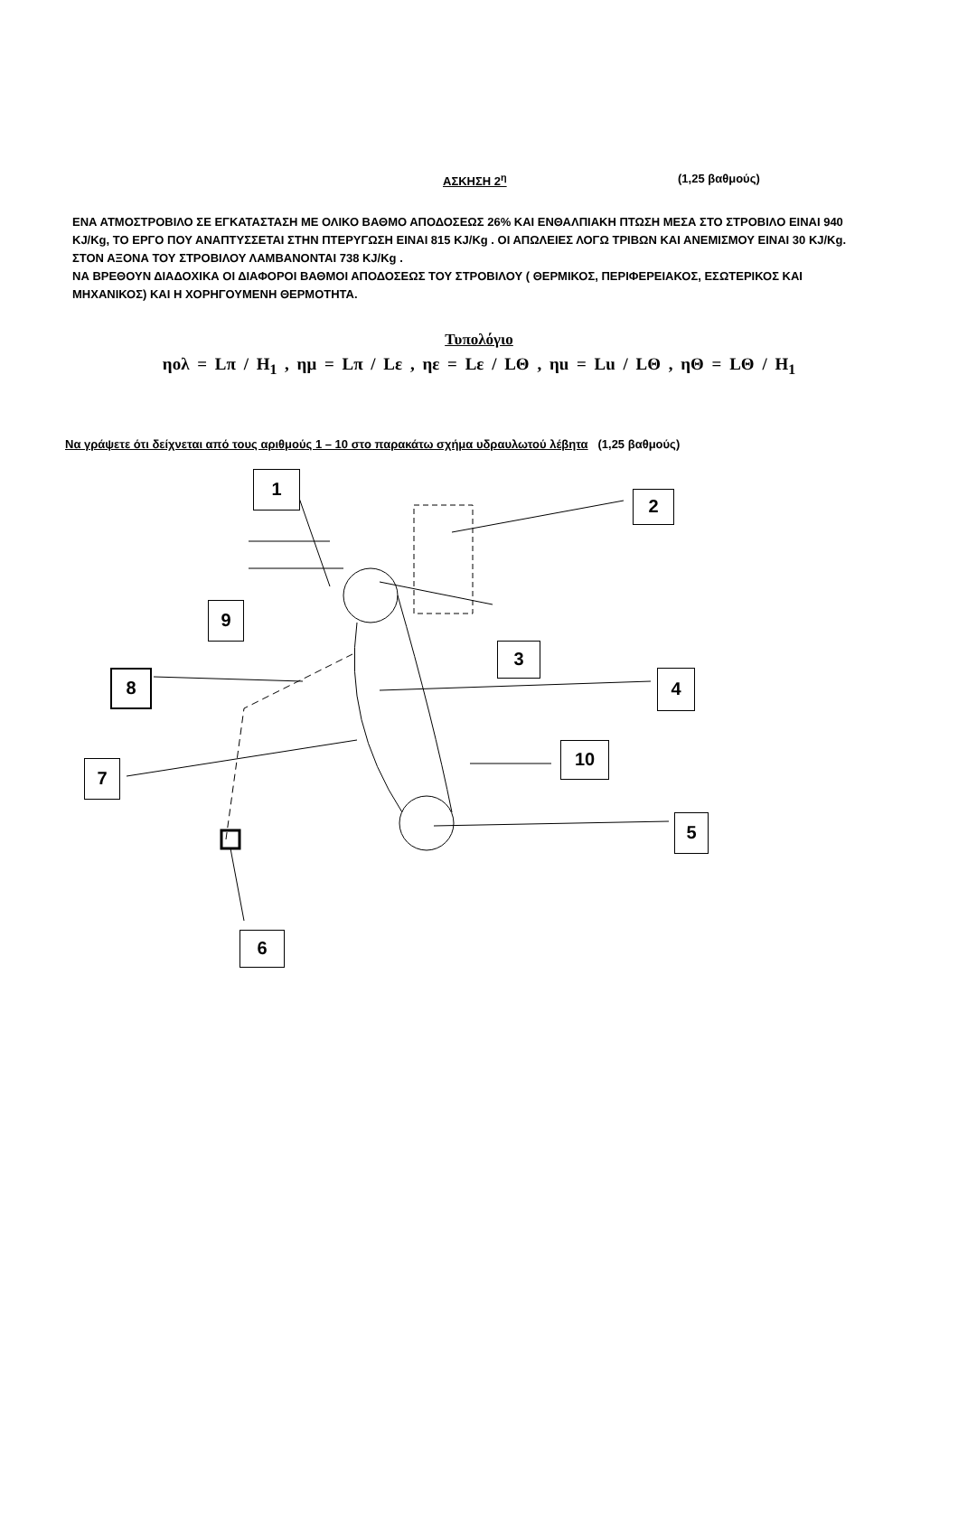ΑΣΚΗΣΗ 2<sup>η</sup> (1,25 βαθμούς)
ΕΝΑ ΑΤΜΟΣΤΡΟΒΙΛΟ ΣΕ ΕΓΚΑΤΑΣΤΑΣΗ ΜΕ ΟΛΙΚΟ ΒΑΘΜΟ ΑΠΟΔΟΣΕΩΣ 26% ΚΑΙ ΕΝΘΑΛΠΙΑΚΗ ΠΤΩΣΗ ΜΕΣΑ ΣΤΟ ΣΤΡΟΒΙΛΟ ΕΙΝΑΙ 940 KJ/Kg, ΤΟ ΕΡΓΟ ΠΟΥ ΑΝΑΠΤΥΣΣΕΤΑΙ ΣΤΗΝ ΠΤΕΡΥΓΩΣΗ ΕΙΝΑΙ 815 KJ/Kg . ΟΙ ΑΠΩΛΕΙΕΣ ΛΟΓΩ ΤΡΙΒΩΝ ΚΑΙ ΑΝΕΜΙΣΜΟΥ ΕΙΝΑΙ 30 KJ/Kg. ΣΤΟΝ ΑΞΟΝΑ ΤΟΥ ΣΤΡΟΒΙΛΟΥ ΛΑΜΒΑΝΟΝΤΑΙ 738 KJ/Kg .
ΝΑ ΒΡΕΘΟΥΝ ΔΙΑΔΟΧΙΚΑ ΟΙ ΔΙΑΦΟΡΟΙ ΒΑΘΜΟΙ ΑΠΟΔΟΣΕΩΣ ΤΟΥ ΣΤΡΟΒΙΛΟΥ ( ΘΕΡΜΙΚΟΣ, ΠΕΡΙΦΕΡΕΙΑΚΟΣ, ΕΣΩΤΕΡΙΚΟΣ ΚΑΙ ΜΗΧΑΝΙΚΟΣ) ΚΑΙ Η ΧΟΡΗΓΟΥΜΕΝΗ ΘΕΡΜΟΤΗΤΑ.
Τυπολόγιο
ηολ = Lπ / H<sub>1</sub> , ημ = Lπ / Lε , ηε = Lε / LΘ , ηu = Lu / LΘ , ηΘ = LΘ / H<sub>1</sub>
Να γράψετε ότι δείχνεται από τους αριθμούς 1 – 10 στο παρακάτω σχήμα υδραυλωτού λέβητα (1,25 βαθμούς)
1
2
3
4
5
6
7
8
9
10